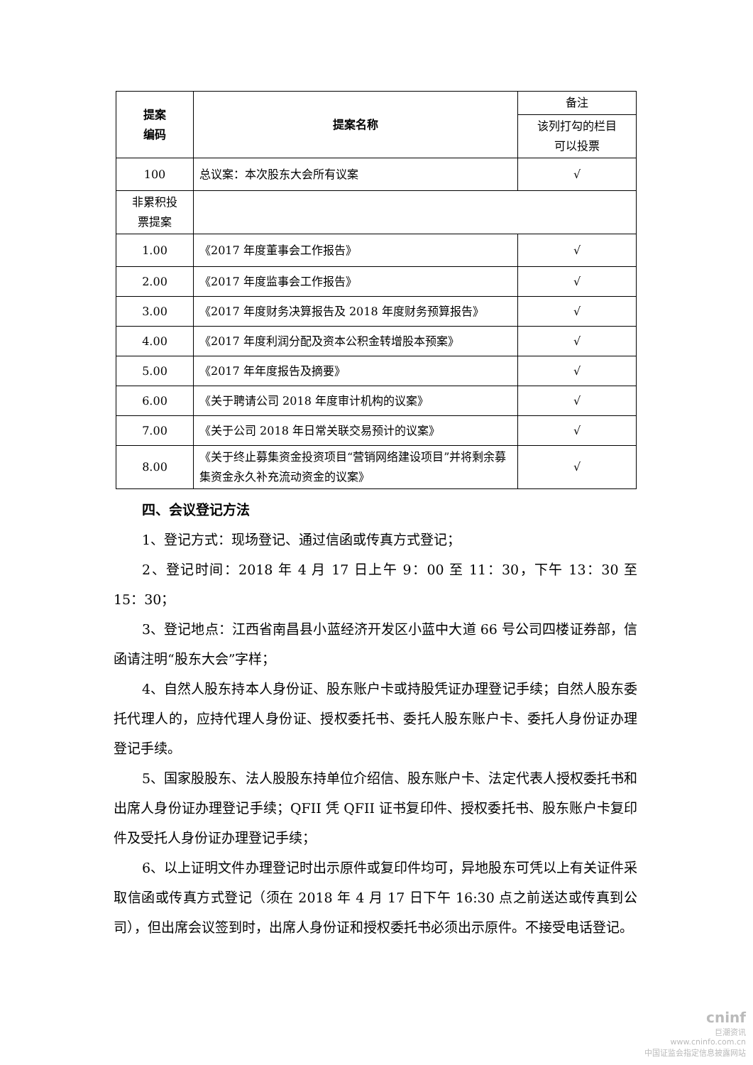| 提案 编码 | 提案名称 | 备注 |
| | | 该列打勾的栏目 可以投票 |
| 100 | 总议案：本次股东大会所有议案 | √ |
| 非累积投 票提案 | | |
| 1.00 | 《2017 年度董事会工作报告》 | √ |
| 2.00 | 《2017 年度监事会工作报告》 | √ |
| 3.00 | 《2017 年度财务决算报告及 2018 年度财务预算报告》 | √ |
| 4.00 | 《2017 年度利润分配及资本公积金转增股本预案》 | √ |
| 5.00 | 《2017 年年度报告及摘要》 | √ |
| 6.00 | 《关于聘请公司 2018 年度审计机构的议案》 | √ |
| 7.00 | 《关于公司 2018 年日常关联交易预计的议案》 | √ |
| 8.00 | 《关于终止募集资金投资项目“营销网络建设项目”并将剩余募集资金永久补充流动资金的议案》 | √ |
四、会议登记方法
1、登记方式：现场登记、通过信函或传真方式登记；
2、登记时间：2018 年 4 月 17 日上午 9：00 至 11：30，下午 13：30 至 15：30；
3、登记地点：江西省南昌县小蓝经济开发区小蓝中大道 66 号公司四楼证券部，信函请注明“股东大会”字样；
4、自然人股东持本人身份证、股东账户卡或持股凭证办理登记手续；自然人股东委托代理人的，应持代理人身份证、授权委托书、委托人股东账户卡、委托人身份证办理登记手续。
5、国家股股东、法人股股东持单位介绍信、股东账户卡、法定代表人授权委托书和出席人身份证办理登记手续；QFII 凭 QFII 证书复印件、授权委托书、股东账户卡复印件及受托人身份证办理登记手续；
6、以上证明文件办理登记时出示原件或复印件均可，异地股东可凭以上有关证件采取信函或传真方式登记（须在 2018 年 4 月 17 日下午 16:30 点之前送达或传真到公司），但出席会议签到时，出席人身份证和授权委托书必须出示原件。不接受电话登记。
cninf
巨潮资讯
www.cninfo.com.cn
中国证监会指定信息披露网站